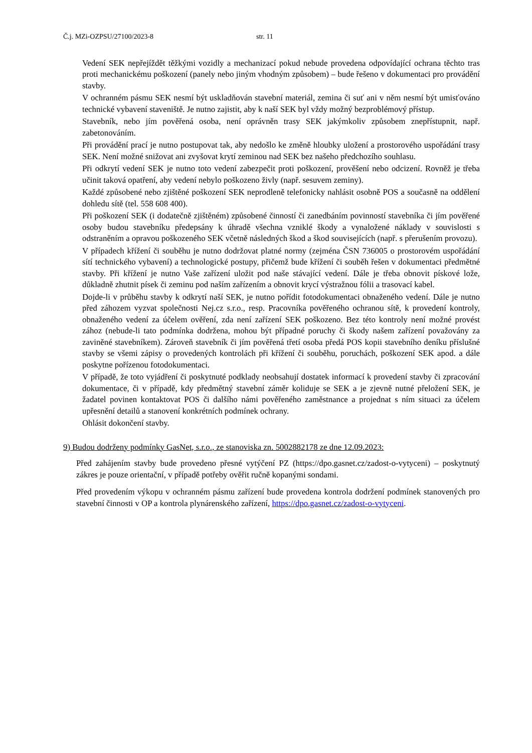Č.j. MZi-OZPSU/27100/2023-8 str. 11
Vedení SEK nepřejíždět těžkými vozidly a mechanizací pokud nebude provedena odpovídající ochrana těchto tras proti mechanickému poškození (panely nebo jiným vhodným způsobem) – bude řešeno v dokumentaci pro provádění stavby.
V ochranném pásmu SEK nesmí být uskladňován stavební materiál, zemina či suť ani v něm nesmí být umisťováno technické vybavení staveniště. Je nutno zajistit, aby k naší SEK byl vždy možný bezproblémový přístup.
Stavebník, nebo jím pověřená osoba, není oprávněn trasy SEK jakýmkoliv způsobem znepřístupnit, např. zabetonováním.
Při provádění prací je nutno postupovat tak, aby nedošlo ke změně hloubky uložení a prostorového uspořádání trasy SEK. Není možné snižovat ani zvyšovat krytí zeminou nad SEK bez našeho předchozího souhlasu.
Při odkrytí vedení SEK je nutno toto vedení zabezpečit proti poškození, prověšení nebo odcizení. Rovněž je třeba učinit taková opatření, aby vedení nebylo poškozeno živly (např. sesuvem zeminy).
Každé způsobené nebo zjištěné poškození SEK neprodleně telefonicky nahlásit osobně POS a současně na oddělení dohledu sítě (tel. 558 608 400).
Při poškození SEK (i dodatečně zjištěném) způsobené činností či zanedbáním povinností stavebníka či jím pověřené osoby budou stavebníku předepsány k úhradě všechna vzniklé škody a vynaložené náklady v souvislosti s odstraněním a opravou poškozeného SEK včetně následných škod a škod souvisejících (např. s přerušením provozu).
V případech křížení či souběhu je nutno dodržovat platné normy (zejména ČSN 736005 o prostorovém uspořádání sítí technického vybavení) a technologické postupy, přičemž bude křížení či souběh řešen v dokumentaci předmětné stavby. Při křížení je nutno Vaše zařízení uložit pod naše stávající vedení. Dále je třeba obnovit pískové lože, důkladně zhutnit písek či zeminu pod naším zařízením a obnovit krycí výstražnou fólii a trasovací kabel.
Dojde-li v průběhu stavby k odkrytí naší SEK, je nutno pořídit fotodokumentaci obnaženého vedení. Dále je nutno před záhozem vyzvat společnosti Nej.cz s.r.o., resp. Pracovníka pověřeného ochranou sítě, k provedení kontroly, obnaženého vedení za účelem ověření, zda není zařízení SEK poškozeno. Bez této kontroly není možné provést zához (nebude-li tato podmínka dodržena, mohou být případné poruchy či škody našem zařízení považovány za zaviněné stavebníkem). Zároveň stavebník či jím pověřená třetí osoba předá POS kopii stavebního deníku příslušné stavby se všemi zápisy o provedených kontrolách při křížení či souběhu, poruchách, poškození SEK apod. a dále poskytne pořízenou fotodokumentaci.
V případě, že toto vyjádření či poskytnuté podklady neobsahují dostatek informací k provedení stavby či zpracování dokumentace, či v případě, kdy předmětný stavební záměr koliduje se SEK a je zjevně nutné přeložení SEK, je žadatel povinen kontaktovat POS či dalšího námi pověřeného zaměstnance a projednat s ním situaci za účelem upřesnění detailů a stanovení konkrétních podmínek ochrany.
Ohlásit dokončení stavby.
9) Budou dodrženy podmínky GasNet, s.r.o., ze stanoviska zn. 5002882178 ze dne 12.09.2023:
Před zahájením stavby bude provedeno přesné vytýčení PZ (https://dpo.gasnet.cz/zadost-o-vytyceni) – poskytnutý zákres je pouze orientační, v případě potřeby ověřit ručně kopanými sondami.
Před provedením výkopu v ochranném pásmu zařízení bude provedena kontrola dodržení podmínek stanovených pro stavební činnosti v OP a kontrola plynárenského zařízení, https://dpo.gasnet.cz/zadost-o-vytyceni.